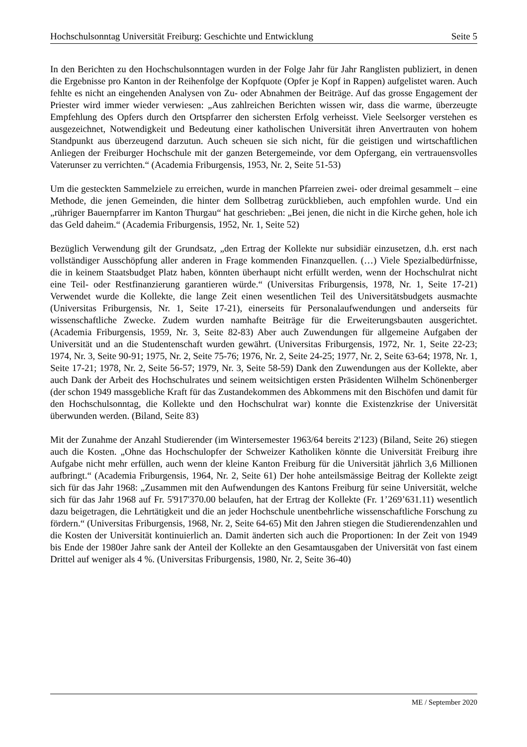Hochschulsonntag Universität Freiburg: Geschichte und Entwicklung Seite 5
In den Berichten zu den Hochschulsonntagen wurden in der Folge Jahr für Jahr Ranglisten publiziert, in denen die Ergebnisse pro Kanton in der Reihenfolge der Kopfquote (Opfer je Kopf in Rappen) aufgelistet waren. Auch fehlte es nicht an eingehenden Analysen von Zu- oder Abnahmen der Beiträge. Auf das grosse Engagement der Priester wird immer wieder verwiesen: „Aus zahlreichen Berichten wissen wir, dass die warme, überzeugte Empfehlung des Opfers durch den Ortspfarrer den sichersten Erfolg verheisst. Viele Seelsorger verstehen es ausgezeichnet, Notwendigkeit und Bedeutung einer katholischen Universität ihren Anvertrauten von hohem Standpunkt aus überzeugend darzutun. Auch scheuen sie sich nicht, für die geistigen und wirtschaftlichen Anliegen der Freiburger Hochschule mit der ganzen Betergemeinde, vor dem Opfergang, ein vertrauensvolles Vaterunser zu verrichten.“ (Academia Friburgensis, 1953, Nr. 2, Seite 51-53)
Um die gesteckten Sammelziele zu erreichen, wurde in manchen Pfarreien zwei- oder dreimal gesammelt – eine Methode, die jenen Gemeinden, die hinter dem Sollbetrag zurückblieben, auch empfohlen wurde. Und ein „rühriger Bauernpfarrer im Kanton Thurgau“ hat geschrieben: „Bei jenen, die nicht in die Kirche gehen, hole ich das Geld daheim.“ (Academia Friburgensis, 1952, Nr. 1, Seite 52)
Bezüglich Verwendung gilt der Grundsatz, „den Ertrag der Kollekte nur subsidiär einzusetzen, d.h. erst nach vollständiger Ausschöpfung aller anderen in Frage kommenden Finanzquellen. (…) Viele Spezialbedürfnisse, die in keinem Staatsbudget Platz haben, könnten überhaupt nicht erfüllt werden, wenn der Hochschulrat nicht eine Teil- oder Restfinanzierung garantieren würde.“ (Universitas Friburgensis, 1978, Nr. 1, Seite 17-21) Verwendet wurde die Kollekte, die lange Zeit einen wesentlichen Teil des Universitätsbudgets ausmachte (Universitas Friburgensis, Nr. 1, Seite 17-21), einerseits für Personalaufwendungen und anderseits für wissenschaftliche Zwecke. Zudem wurden namhafte Beiträge für die Erweiterungsbauten ausgerichtet. (Academia Friburgensis, 1959, Nr. 3, Seite 82-83) Aber auch Zuwendungen für allgemeine Aufgaben der Universität und an die Studentenschaft wurden gewährt. (Universitas Friburgensis, 1972, Nr. 1, Seite 22-23; 1974, Nr. 3, Seite 90-91; 1975, Nr. 2, Seite 75-76; 1976, Nr. 2, Seite 24-25; 1977, Nr. 2, Seite 63-64; 1978, Nr. 1, Seite 17-21; 1978, Nr. 2, Seite 56-57; 1979, Nr. 3, Seite 58-59) Dank den Zuwendungen aus der Kollekte, aber auch Dank der Arbeit des Hochschulrates und seinem weitsichtigen ersten Präsidenten Wilhelm Schönenberger (der schon 1949 massgebliche Kraft für das Zustandekommen des Abkommens mit den Bischöfen und damit für den Hochschulsonntag, die Kollekte und den Hochschulrat war) konnte die Existenzkrise der Universität überwunden werden. (Biland, Seite 83)
Mit der Zunahme der Anzahl Studierender (im Wintersemester 1963/64 bereits 2'123) (Biland, Seite 26) stiegen auch die Kosten. „Ohne das Hochschulopfer der Schweizer Katholiken könnte die Universität Freiburg ihre Aufgabe nicht mehr erfüllen, auch wenn der kleine Kanton Freiburg für die Universität jährlich 3,6 Millionen aufbringt.“ (Academia Friburgensis, 1964, Nr. 2, Seite 61) Der hohe anteilsmässige Beitrag der Kollekte zeigt sich für das Jahr 1968: „Zusammen mit den Aufwendungen des Kantons Freiburg für seine Universität, welche sich für das Jahr 1968 auf Fr. 5'917'370.00 belaufen, hat der Ertrag der Kollekte (Fr. 1’269’631.11) wesentlich dazu beigetragen, die Lehrtätigkeit und die an jeder Hochschule unentbehrliche wissenschaftliche Forschung zu fördern.“ (Universitas Friburgensis, 1968, Nr. 2, Seite 64-65) Mit den Jahren stiegen die Studierendenzahlen und die Kosten der Universität kontinuierlich an. Damit änderten sich auch die Proportionen: In der Zeit von 1949 bis Ende der 1980er Jahre sank der Anteil der Kollekte an den Gesamtausgaben der Universität von fast einem Drittel auf weniger als 4 %. (Universitas Friburgensis, 1980, Nr. 2, Seite 36-40)
ME / September 2020